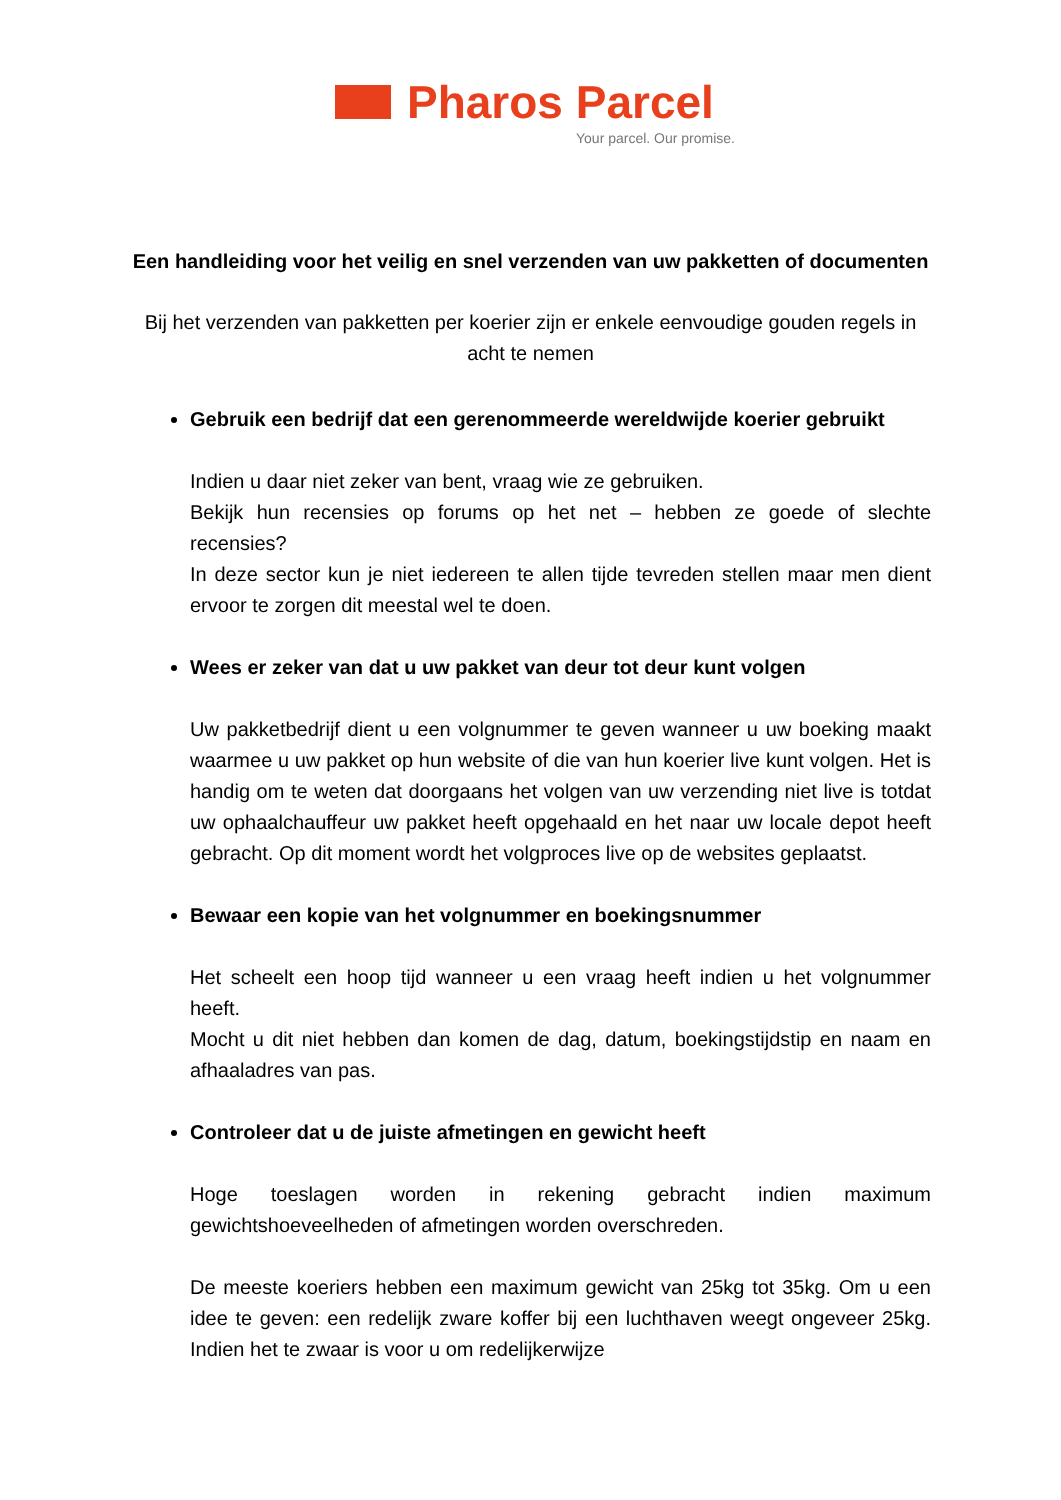Pharos Parcel
Your parcel. Our promise.
Een handleiding voor het veilig en snel verzenden van uw pakketten of documenten
Bij het verzenden van pakketten per koerier zijn er enkele eenvoudige gouden regels in acht te nemen
Gebruik een bedrijf dat een gerenommeerde wereldwijde koerier gebruikt
Indien u daar niet zeker van bent, vraag wie ze gebruiken.
Bekijk hun recensies op forums op het net – hebben ze goede of slechte recensies?
In deze sector kun je niet iedereen te allen tijde tevreden stellen maar men dient ervoor te zorgen dit meestal wel te doen.
Wees er zeker van dat u uw pakket van deur tot deur kunt volgen
Uw pakketbedrijf dient u een volgnummer te geven wanneer u uw boeking maakt waarmee u uw pakket op hun website of die van hun koerier live kunt volgen. Het is handig om te weten dat doorgaans het volgen van uw verzending niet live is totdat uw ophaalchauffeur uw pakket heeft opgehaald en het naar uw locale depot heeft gebracht. Op dit moment wordt het volgproces live op de websites geplaatst.
Bewaar een kopie van het volgnummer en boekingsnummer
Het scheelt een hoop tijd wanneer u een vraag heeft indien u het volgnummer heeft.
Mocht u dit niet hebben dan komen de dag, datum, boekingstijdstip en naam en afhaaladres van pas.
Controleer dat u de juiste afmetingen en gewicht heeft
Hoge toeslagen worden in rekening gebracht indien maximum gewichtshoeveelheden of afmetingen worden overschreden.
De meeste koeriers hebben een maximum gewicht van 25kg tot 35kg. Om u een idee te geven: een redelijk zware koffer bij een luchthaven weegt ongeveer 25kg. Indien het te zwaar is voor u om redelijkerwijze